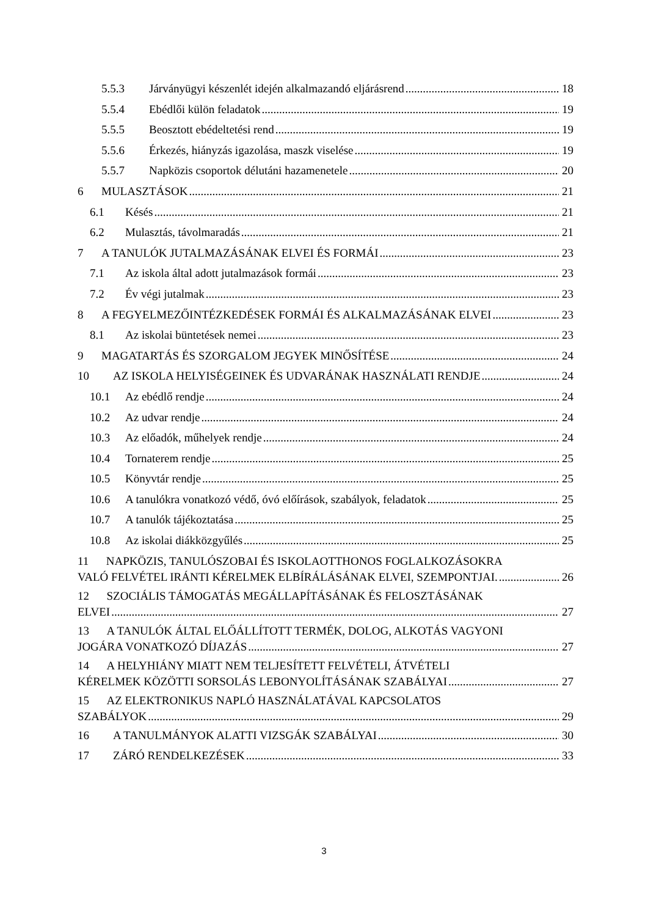5.5.3 Járványügyi készenlét idején alkalmazandó eljárásrend 18
5.5.4 Ebédlői külön feladatok 19
5.5.5 Beosztott ebédeltetési rend 19
5.5.6 Érkezés, hiányzás igazolása, maszk viselése 19
5.5.7 Napközis csoportok délutáni hazamenetele 20
6 MULASZTÁSOK 21
6.1 Késés 21
6.2 Mulasztás, távolmaradás 21
7 A TANULÓK JUTALMAZÁSÁNAK ELVEI ÉS FORMÁI 23
7.1 Az iskola által adott jutalmazások formái 23
7.2 Év végi jutalmak 23
8 A FEGYELMEZŐINTÉZKEDÉSEK FORMÁI ÉS ALKALMAZÁSÁNAK ELVEI 23
8.1 Az iskolai büntetések nemei 23
9 MAGATARTÁS ÉS SZORGALOM JEGYEK MINŐSÍTÉSE 24
10 AZ ISKOLA HELYISÉGEINEK ÉS UDVARÁNAK HASZNÁLATI RENDJE 24
10.1 Az ebédlő rendje 24
10.2 Az udvar rendje 24
10.3 Az előadók, műhelyek rendje 24
10.4 Tornaterem rendje 25
10.5 Könyvtár rendje 25
10.6 A tanulókra vonatkozó védő, óvó előírások, szabályok, feladatok 25
10.7 A tanulók tájékoztatása 25
10.8 Az iskolai diákközgyűlés 25
11 NAPKÖZIS, TANULÓSZOBAI ÉS ISKOLAOTTHONOS FOGLALKOZÁSOKRA
VALÓ FELVÉTEL IRÁNTI KÉRELMEK ELBÍRÁLÁSÁNAK ELVEI, SZEMPONTJAI. 26
12 SZOCIÁLIS TÁMOGATÁS MEGÁLLAPÍTÁSÁNAK ÉS FELOSZTÁSÁNAK
ELVEI 27
13 A TANULÓK ÁLTAL ELŐÁLLÍTOTT TERMÉK, DOLOG, ALKOTÁS VAGYONI
JOGÁRA VONATKOZÓ DÍJAZÁS 27
14 A HELYHIÁNY MIATT NEM TELJESÍTETT FELVÉTELI, ÁTVÉTELI
KÉRELMEK KÖZÖTTI SORSOLÁS LEBONYOLÍTÁSÁNAK SZABÁLYAI 27
15 AZ ELEKTRONIKUS NAPLÓ HASZNÁLATÁVAL KAPCSOLATOS
SZABÁLYOK 29
16 A TANULMÁNYOK ALATTI VIZSGÁK SZABÁLYAI 30
17 ZÁRÓ RENDELKEZÉSEK 33
3